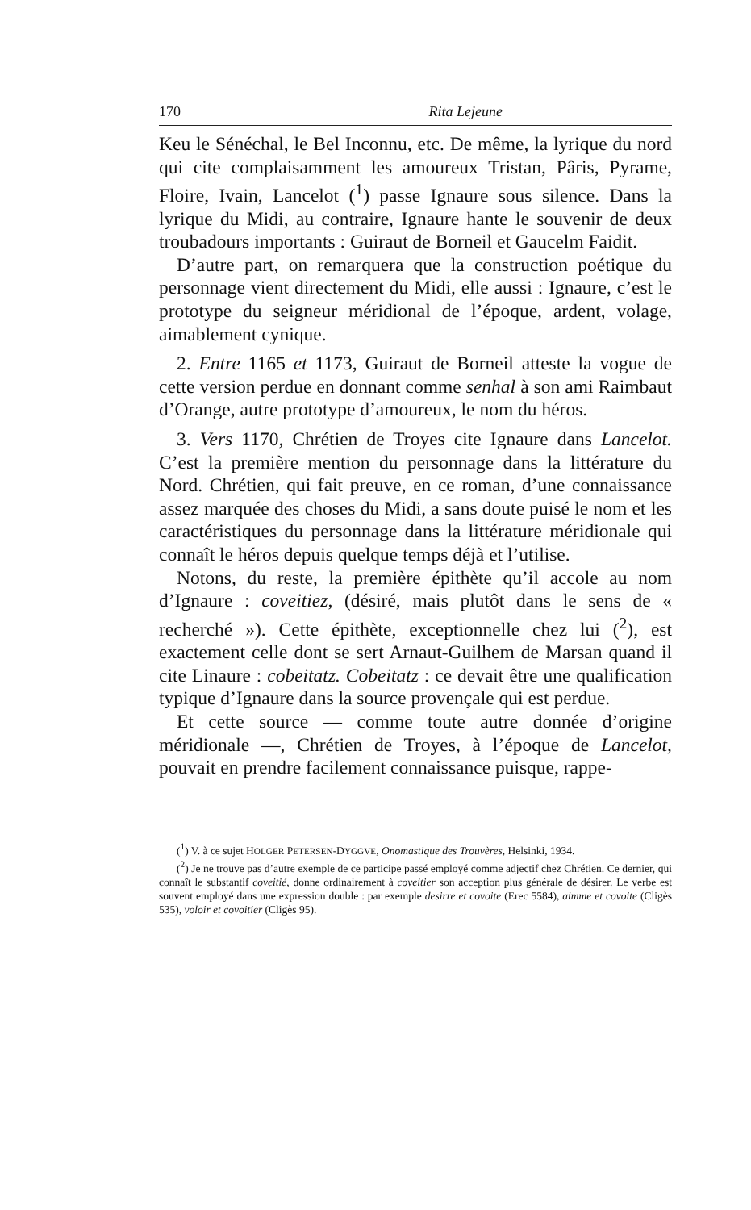170 Rita Lejeune
Keu le Sénéchal, le Bel Inconnu, etc. De même, la lyrique du nord qui cite complaisamment les amoureux Tristan, Pâris, Pyrame, Floire, Ivain, Lancelot (<sup>1</sup>) passe Ignaure sous silence. Dans la lyrique du Midi, au contraire, Ignaure hante le souvenir de deux troubadours importants : Guiraut de Borneil et Gaucelm Faidit.
D’autre part, on remarquera que la construction poétique du personnage vient directement du Midi, elle aussi : Ignaure, c’est le prototype du seigneur méridional de l’époque, ardent, volage, aimablement cynique.
2. Entre 1165 et 1173, Guiraut de Borneil atteste la vogue de cette version perdue en donnant comme senhal à son ami Raimbaut d’Orange, autre prototype d’amoureux, le nom du héros.
3. Vers 1170, Chrétien de Troyes cite Ignaure dans Lancelot. C’est la première mention du personnage dans la littérature du Nord. Chrétien, qui fait preuve, en ce roman, d’une connaissance assez marquée des choses du Midi, a sans doute puisé le nom et les caractéristiques du personnage dans la littérature méridionale qui connaît le héros depuis quelque temps déjà et l’utilise.
Notons, du reste, la première épithète qu’il accole au nom d’Ignaure : coveitiez, (désiré, mais plutôt dans le sens de « recherché »). Cette épithète, exceptionnelle chez lui (<sup>2</sup>), est exactement celle dont se sert Arnaut-Guilhem de Marsan quand il cite Linaure : cobeitatz. Cobeitatz : ce devait être une qualification typique d’Ignaure dans la source provençale qui est perdue.
Et cette source — comme toute autre donnée d’origine méridionale —, Chrétien de Troyes, à l’époque de Lancelot, pouvait en prendre facilement connaissance puisque, rappe-
(<sup>1</sup>) V. à ce sujet HOLGER PETERSEN-DYGGVE, Onomastique des Trouvères, Helsinki, 1934.
(<sup>2</sup>) Je ne trouve pas d’autre exemple de ce participe passé employé comme adjectif chez Chrétien. Ce dernier, qui connaît le substantif coveitié, donne ordinairement à coveitier son acception plus générale de désirer. Le verbe est souvent employé dans une expression double : par exemple desirre et covoite (Erec 5584), aimme et covoite (Cligès 535), voloir et covoitier (Cligès 95).